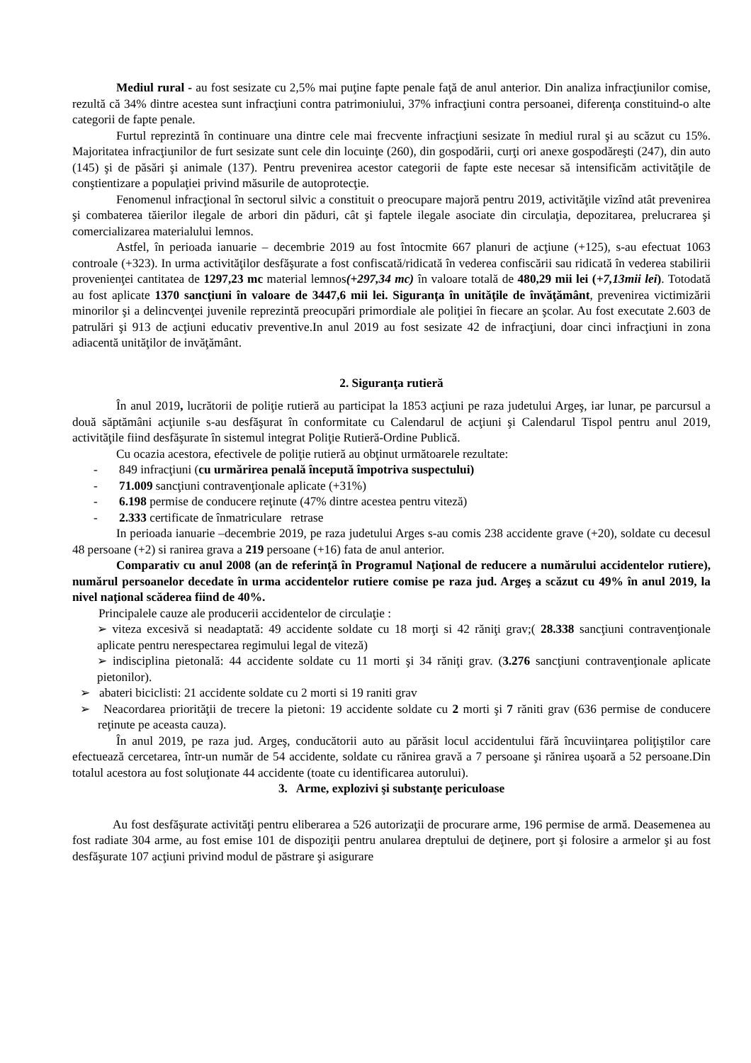Mediul rural - au fost sesizate cu 2,5% mai puţine fapte penale faţă de anul anterior. Din analiza infracţiunilor comise, rezultă că 34% dintre acestea sunt infracţiuni contra patrimoniului, 37% infracţiuni contra persoanei, diferenţa constituind-o alte categorii de fapte penale.
Furtul reprezintă în continuare una dintre cele mai frecvente infracţiuni sesizate în mediul rural şi au scăzut cu 15%. Majoritatea infracţiunilor de furt sesizate sunt cele din locuinţe (260), din gospodării, curţi ori anexe gospodăreşti (247), din auto (145) şi de păsări şi animale (137). Pentru prevenirea acestor categorii de fapte este necesar să intensificăm activităţile de conştientizare a populaţiei privind măsurile de autoprotecţie.
Fenomenul infracţional în sectorul silvic a constituit o preocupare majoră pentru 2019, activităţile vizînd atât prevenirea şi combaterea tăierilor ilegale de arbori din păduri, cât şi faptele ilegale asociate din circulaţia, depozitarea, prelucrarea şi comercializarea materialului lemnos.
Astfel, în perioada ianuarie – decembrie 2019 au fost întocmite 667 planuri de acţiune (+125), s-au efectuat 1063 controale (+323). In urma activităţilor desfăşurate a fost confiscată/ridicată în vederea confiscării sau ridicată în vederea stabilirii provenienţei cantitatea de 1297,23 mc material lemnos(+297,34 mc) în valoare totală de 480,29 mii lei (+7,13mii lei). Totodată au fost aplicate 1370 sancţiuni în valoare de 3447,6 mii lei. Siguranţa în unităţile de învăţământ, prevenirea victimizării minorilor şi a delincvenţei juvenile reprezintă preocupări primordiale ale poliţiei în fiecare an şcolar. Au fost executate 2.603 de patrulări şi 913 de acţiuni educativ preventive.In anul 2019 au fost sesizate 42 de infracţiuni, doar cinci infracţiuni in zona adiacentă unităţilor de invăţământ.
2. Siguranţa rutieră
În anul 2019, lucrătorii de poliţie rutieră au participat la 1853 acţiuni pe raza judetului Argeş, iar lunar, pe parcursul a două săptămâni acţiunile s-au desfăşurat în conformitate cu Calendarul de acţiuni şi Calendarul Tispol pentru anul 2019, activităţile fiind desfăşurate în sistemul integrat Poliţie Rutieră-Ordine Publică.
Cu ocazia acestora, efectivele de poliţie rutieră au obţinut următoarele rezultate:
- 849 infracţiuni (cu urmărirea penală începută împotriva suspectului)
- 71.009 sancţiuni contravenţionale aplicate (+31%)
- 6.198 permise de conducere reţinute (47% dintre acestea pentru viteză)
- 2.333 certificate de înmatriculare retrase
In perioada ianuarie –decembrie 2019, pe raza judetului Arges s-au comis 238 accidente grave (+20), soldate cu decesul 48 persoane (+2) si ranirea grava a 219 persoane (+16) fata de anul anterior.
Comparativ cu anul 2008 (an de referinţă în Programul Naţional de reducere a numărului accidentelor rutiere), numărul persoanelor decedate în urma accidentelor rutiere comise pe raza jud. Argeş a scăzut cu 49% în anul 2019, la nivel naţional scăderea fiind de 40%.
Principalele cauze ale producerii accidentelor de circulaţie :
➢ viteza excesivă si neadaptată: 49 accidente soldate cu 18 morţi si 42 răniţi grav;( 28.338 sancţiuni contravenţionale aplicate pentru nerespectarea regimului legal de viteză)
➢ indisciplina pietonală: 44 accidente soldate cu 11 morti şi 34 răniţi grav. (3.276 sancţiuni contravenţionale aplicate pietonilor).
➢ abateri biciclisti: 21 accidente soldate cu 2 morti si 19 raniti grav
➢ Neacordarea priorităţii de trecere la pietoni: 19 accidente soldate cu 2 morti şi 7 răniti grav (636 permise de conducere reţinute pe aceasta cauza).
În anul 2019, pe raza jud. Argeş, conducătorii auto au părăsit locul accidentului fără încuviinţarea poliţiştilor care efectuează cercetarea, într-un număr de 54 accidente, soldate cu rănirea gravă a 7 persoane şi rănirea uşoară a 52 persoane.Din totalul acestora au fost soluţionate 44 accidente (toate cu identificarea autorului).
3. Arme, explozivi şi substanţe periculoase
Au fost desfăşurate activităţi pentru eliberarea a 526 autorizaţii de procurare arme, 196 permise de armă. Deasemenea au fost radiate 304 arme, au fost emise 101 de dispoziţii pentru anularea dreptului de deţinere, port şi folosire a armelor şi au fost desfăşurate 107 acţiuni privind modul de păstrare şi asigurare